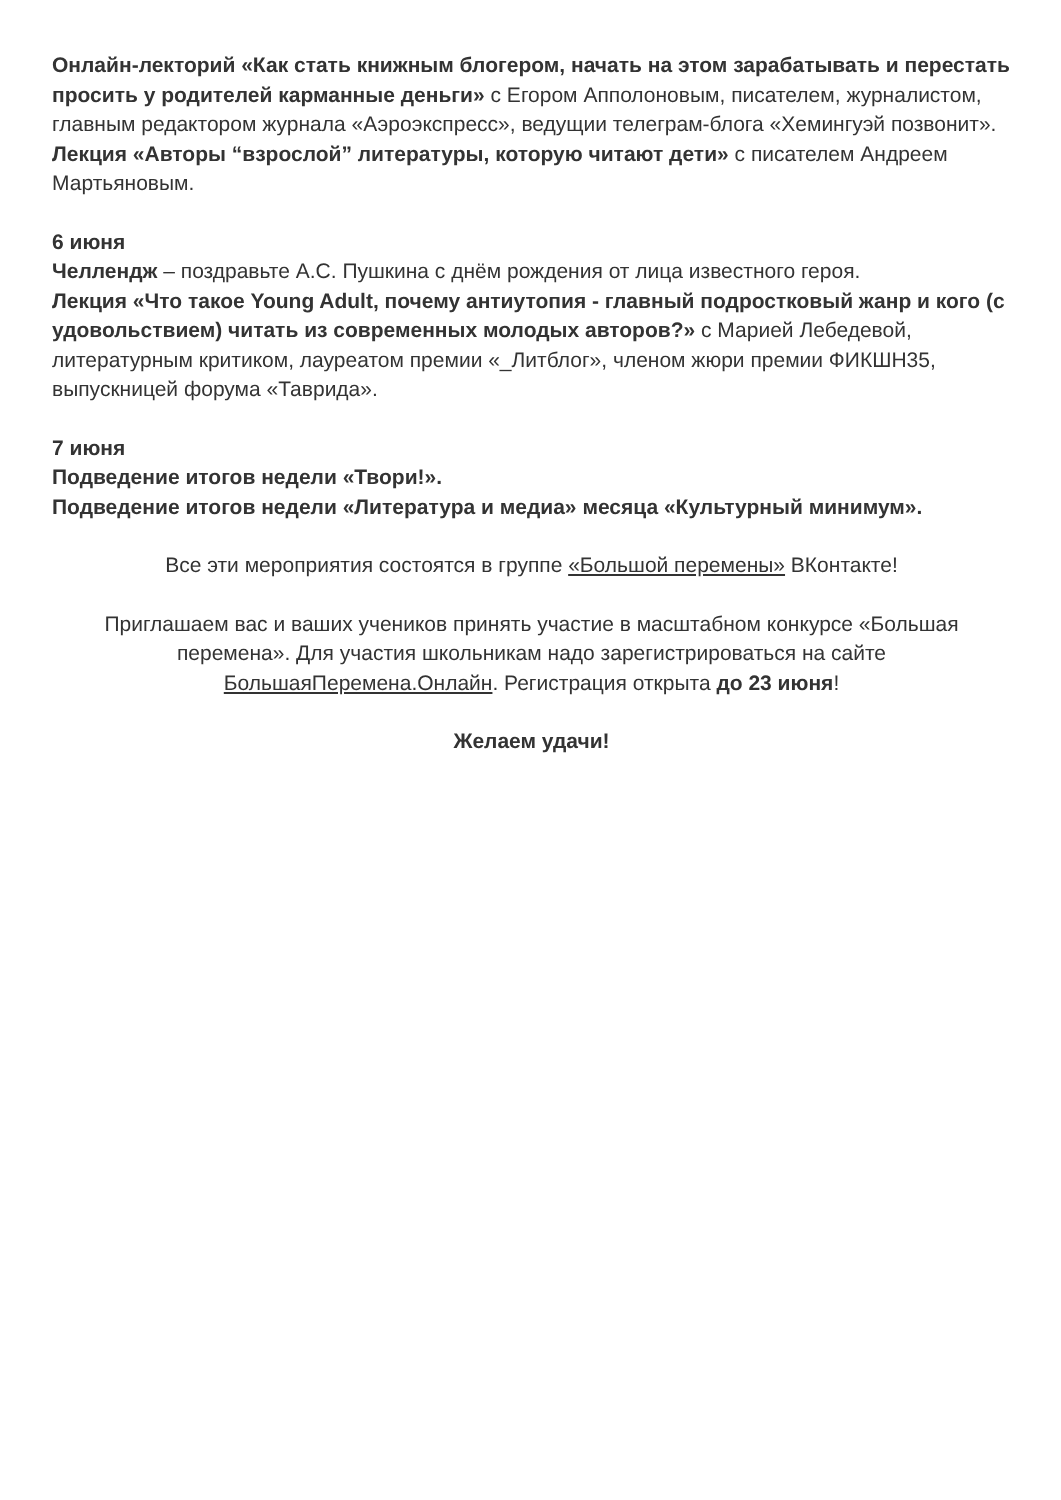Онлайн-лекторий «Как стать книжным блогером, начать на этом зарабатывать и перестать просить у родителей карманные деньги» с Егором Апполоновым, писателем, журналистом, главным редактором журнала «Аэроэкспресс», ведущии телеграм-блога «Хемингуэй позвонит».
Лекция «Авторы “взрослой” литературы, которую читают дети» с писателем Андреем Мартьяновым.
6 июня
Челлендж – поздравьте А.С. Пушкина с днём рождения от лица известного героя.
Лекция «Что такое Young Adult, почему антиутопия - главный подростковый жанр и кого (с удовольствием) читать из современных молодых авторов?» с Марией Лебедевой, литературным критиком, лауреатом премии «_Литблог», членом жюри премии ФИКШН35, выпускницей форума «Таврида».
7 июня
Подведение итогов недели «Твори!».
Подведение итогов недели «Литература и медиа» месяца «Культурный минимум».
Все эти мероприятия состоятся в группе «Большой перемены» ВКонтакте!
Приглашаем вас и ваших учеников принять участие в масштабном конкурсе «Большая перемена». Для участия школьникам надо зарегистрироваться на сайте БольшаяПеремена.Онлайн. Регистрация открыта до 23 июня!
Желаем удачи!